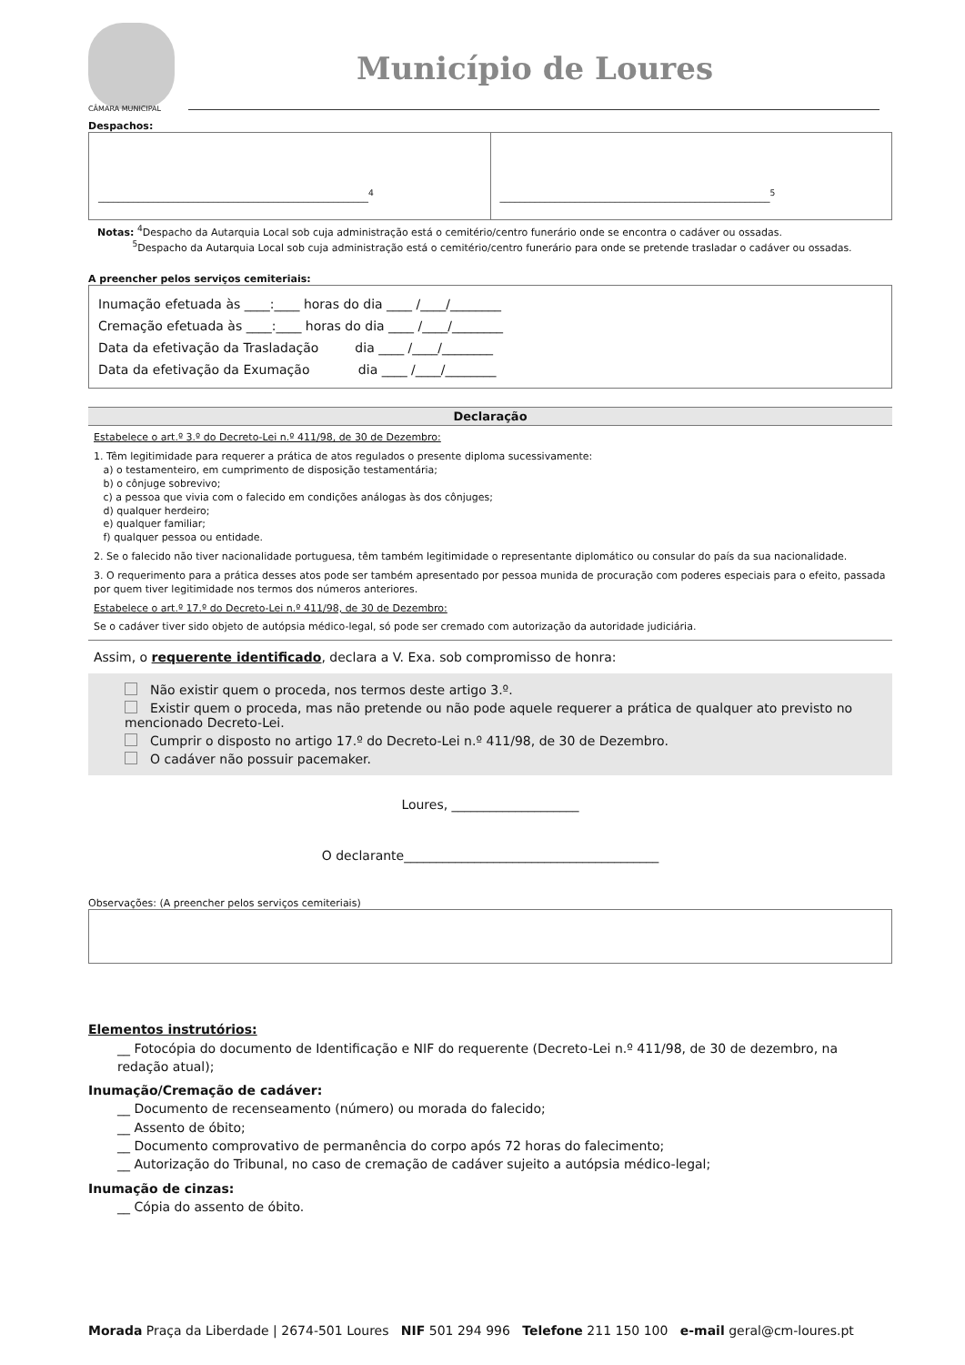CÂMARA MUNICIPAL
Município de Loures
Despachos:
______________________________________________________<sup>4</sup>
______________________________________________________<sup>5</sup>
Notas: <sup>4</sup>Despacho da Autarquia Local sob cuja administração está o cemitério/centro funerário onde se encontra o cadáver ou ossadas.
<sup>5</sup> Despacho da Autarquia Local sob cuja administração está o cemitério/centro funerário para onde se pretende trasladar o cadáver ou ossadas.
A preencher pelos serviços cemiteriais:
Inumação efetuada às ____:____ horas do dia ____ /____/________
Cremação efetuada às ____:____ horas do dia ____ /____/________
Data da efetivação da Trasladação dia ____ /____/________
Data da efetivação da Exumação dia ____ /____/________
Declaração
Estabelece o art.º 3.º do Decreto-Lei n.º 411/98, de 30 de Dezembro:
1. Têm legitimidade para requerer a prática de atos regulados o presente diploma sucessivamente:
a) o testamenteiro, em cumprimento de disposição testamentária;
b) o cônjuge sobrevivo;
c) a pessoa que vivia com o falecido em condições análogas às dos cônjuges;
d) qualquer herdeiro;
e) qualquer familiar;
f) qualquer pessoa ou entidade.
2. Se o falecido não tiver nacionalidade portuguesa, têm também legitimidade o representante diplomático ou consular do país da sua nacionalidade.
3. O requerimento para a prática desses atos pode ser também apresentado por pessoa munida de procuração com poderes especiais para o efeito, passada por quem tiver legitimidade nos termos dos números anteriores.
Estabelece o art.º 17.º do Decreto-Lei n.º 411/98, de 30 de Dezembro:
Se o cadáver tiver sido objeto de autópsia médico-legal, só pode ser cremado com autorização da autoridade judiciária.
Assim, o requerente identificado, declara a V. Exa. sob compromisso de honra:
Não existir quem o proceda, nos termos deste artigo 3.º.
Existir quem o proceda, mas não pretende ou não pode aquele requerer a prática de qualquer ato previsto no mencionado Decreto-Lei.
Cumprir o disposto no artigo 17.º do Decreto-Lei n.º 411/98, de 30 de Dezembro.
O cadáver não possuir pacemaker.
Loures, ____________________
O declarante________________________________________
Observações: (A preencher pelos serviços cemiteriais)
Elementos instrutórios:
__ Fotocópia do documento de Identificação e NIF do requerente (Decreto-Lei n.º 411/98, de 30 de dezembro, na redação atual);
Inumação/Cremação de cadáver:
__ Documento de recenseamento (número) ou morada do falecido;
__ Assento de óbito;
__ Documento comprovativo de permanência do corpo após 72 horas do falecimento;
__ Autorização do Tribunal, no caso de cremação de cadáver sujeito a autópsia médico-legal;
Inumação de cinzas:
__ Cópia do assento de óbito.
Morada Praça da Liberdade | 2674-501 Loures NIF 501 294 996 Telefone 211 150 100 e-mail geral@cm-loures.pt